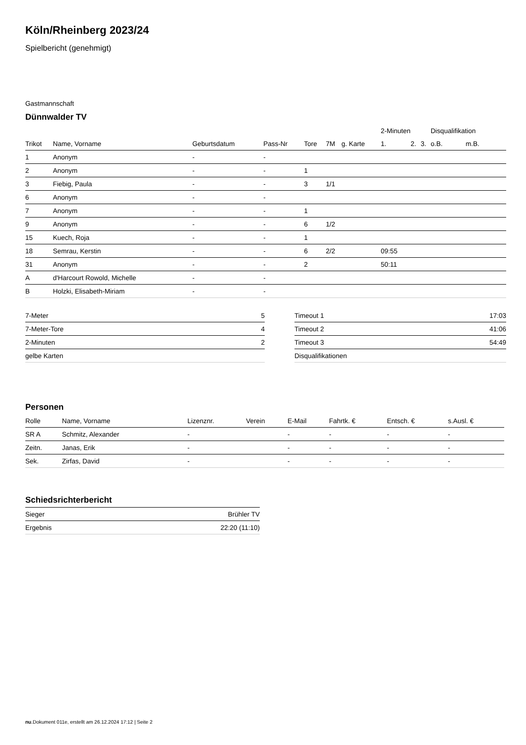Köln/Rheinberg 2023/24
Spielbericht (genehmigt)
Gastmannschaft
Dünnwalder TV
| | | | | | | | 2-Minuten | | | Disqualifikation | |
| --- | --- | --- | --- | --- | --- | --- | --- | --- | --- | --- | --- |
| Trikot | Name, Vorname | Geburtsdatum | Pass-Nr | Tore | 7M | g. Karte | 1. | 2. | 3. | o.B. | m.B. |
| 1 | Anonym | - | - | | | | | | | | |
| 2 | Anonym | - | - | 1 | | | | | | | |
| 3 | Fiebig, Paula | - | - | 3 | 1/1 | | | | | | |
| 6 | Anonym | - | - | | | | | | | | |
| 7 | Anonym | - | - | 1 | | | | | | | |
| 9 | Anonym | - | - | 6 | 1/2 | | | | | | |
| 15 | Kuech, Roja | - | - | 1 | | | | | | | |
| 18 | Semrau, Kerstin | - | - | 6 | 2/2 | | 09:55 | | | | |
| 31 | Anonym | - | - | 2 | | | 50:11 | | | | |
| A | d'Harcourt Rowold, Michelle | - | - | | | | | | | | |
| B | Holzki, Elisabeth-Miriam | - | - | | | | | | | | |
| 7-Meter | 5 |
| 7-Meter-Tore | 4 |
| 2-Minuten | 2 |
| gelbe Karten | |
| Timeout 1 | 17:03 |
| Timeout 2 | 41:06 |
| Timeout 3 | 54:49 |
| Disqualifikationen | |
Personen
| Rolle | Name, Vorname | Lizenznr. | Verein | E-Mail | Fahrtk. € | Entsch. € | s.Ausl. € |
| --- | --- | --- | --- | --- | --- | --- | --- |
| SR A | Schmitz, Alexander | - | | - | - | - | - |
| Zeitn. | Janas, Erik | - | | - | - | - | - |
| Sek. | Zirfas, David | - | | - | - | - | - |
Schiedsrichterbericht
| Sieger | Brühler TV |
| Ergebnis | 22:20 (11:10) |
nu.Dokument 011e, erstellt am 26.12.2024 17:12 | Seite 2